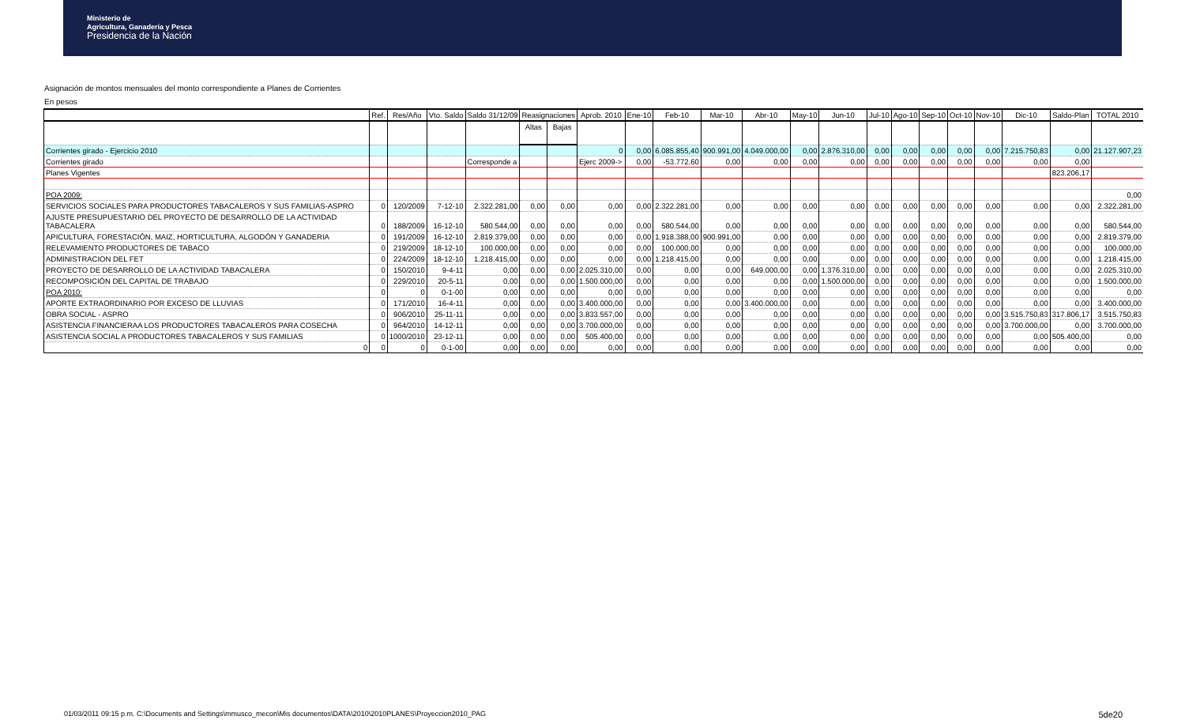Ministerio de
Agricultura, Ganadería y Pesca
Presidencia de la Nación
Asignación de montos mensuales del monto correspondiente a Planes de Corrientes
En pesos
| | Ref. | Res/Año | Vto. Saldo | Saldo 31/12/09 | Reasignaciones | | Aprob. 2010 | Ene-10 | Feb-10 | Mar-10 | Abr-10 | May-10 | Jun-10 | Jul-10 | Ago-10 | Sep-10 | Oct-10 | Nov-10 | Dic-10 | Saldo-Plan | TOTAL 2010 |
| --- | --- | --- | --- | --- | --- | --- | --- | --- | --- | --- | --- | --- | --- | --- | --- | --- | --- | --- | --- | --- | --- |
| | | | | | Altas | Bajas | | | | | | | | | | | | | | | |
| Corrientes girado - Ejercicio 2010 | | | | | | | 0 | 0,00 | 6.085.855,40 | 900.991,00 | 4.049.000,00 | 0,00 | 2.876.310,00 | 0,00 | 0,00 | 0,00 | 0,00 | 0,00 | 7.215.750,83 | 0,00 | 21.127.907,23 |
| Corrientes girado | | | | Corresponde a | | | Ejerc 2009-> | 0,00 | -53.772,60 | 0,00 | 0,00 | 0,00 | 0,00 | 0,00 | 0,00 | 0,00 | 0,00 | 0,00 | 0,00 | 0,00 | |
| Planes Vigentes | | | | | | | | | | | | | | | | | | | | 823.206,17 | |
| POA 2009: | | | | | | | | | | | | | | | | | | | | | 0,00 |
| SERVICIOS SOCIALES PARA PRODUCTORES TABACALEROS Y SUS FAMILIAS-ASPRO | 0 | 120/2009 | 7-12-10 | 2.322.281,00 | 0,00 | 0,00 | 0,00 | 0,00 | 2.322.281,00 | 0,00 | 0,00 | 0,00 | 0,00 | 0,00 | 0,00 | 0,00 | 0,00 | 0,00 | 0,00 | 0,00 | 2.322.281,00 |
| AJUSTE PRESUPUESTARIO DEL PROYECTO DE DESARROLLO DE LA ACTIVIDAD TABACALERA | 0 | 188/2009 | 16-12-10 | 580.544,00 | 0,00 | 0,00 | 0,00 | 0,00 | 580.544,00 | 0,00 | 0,00 | 0,00 | 0,00 | 0,00 | 0,00 | 0,00 | 0,00 | 0,00 | 0,00 | 0,00 | 580.544,00 |
| APICULTURA, FORESTACIÓN, MAIZ, HORTICULTURA, ALGODÓN Y GANADERIA | 0 | 191/2009 | 16-12-10 | 2.819.379,00 | 0,00 | 0,00 | 0,00 | 0,00 | 1.918.388,00 | 900.991,00 | 0,00 | 0,00 | 0,00 | 0,00 | 0,00 | 0,00 | 0,00 | 0,00 | 0,00 | 0,00 | 2.819.379,00 |
| RELEVAMIENTO PRODUCTORES DE TABACO | 0 | 219/2009 | 18-12-10 | 100.000,00 | 0,00 | 0,00 | 0,00 | 0,00 | 100.000,00 | 0,00 | 0,00 | 0,00 | 0,00 | 0,00 | 0,00 | 0,00 | 0,00 | 0,00 | 0,00 | 0,00 | 100.000,00 |
| ADMINISTRACION DEL FET | 0 | 224/2009 | 18-12-10 | 1.218.415,00 | 0,00 | 0,00 | 0,00 | 0,00 | 1.218.415,00 | 0,00 | 0,00 | 0,00 | 0,00 | 0,00 | 0,00 | 0,00 | 0,00 | 0,00 | 0,00 | 0,00 | 1.218.415,00 |
| PROYECTO DE DESARROLLO DE LA ACTIVIDAD TABACALERA | 0 | 150/2010 | 9-4-11 | 0,00 | 0,00 | 0,00 | 2.025.310,00 | 0,00 | 0,00 | 0,00 | 649.000,00 | 0,00 | 1.376.310,00 | 0,00 | 0,00 | 0,00 | 0,00 | 0,00 | 0,00 | 0,00 | 2.025.310,00 |
| RECOMPOSICIÓN DEL CAPITAL DE TRABAJO | 0 | 229/2010 | 20-5-11 | 0,00 | 0,00 | 0,00 | 1.500.000,00 | 0,00 | 0,00 | 0,00 | 0,00 | 0,00 | 1.500.000,00 | 0,00 | 0,00 | 0,00 | 0,00 | 0,00 | 0,00 | 0,00 | 1.500.000,00 |
| POA 2010: | 0 | 0 | 0-1-00 | 0,00 | 0,00 | 0,00 | 0,00 | 0,00 | 0,00 | 0,00 | 0,00 | 0,00 | 0,00 | 0,00 | 0,00 | 0,00 | 0,00 | 0,00 | 0,00 | 0,00 | 0,00 |
| APORTE EXTRAORDINARIO POR EXCESO DE LLUVIAS | 0 | 171/2010 | 16-4-11 | 0,00 | 0,00 | 0,00 | 3.400.000,00 | 0,00 | 0,00 | 0,00 | 3.400.000,00 | 0,00 | 0,00 | 0,00 | 0,00 | 0,00 | 0,00 | 0,00 | 0,00 | 0,00 | 3.400.000,00 |
| OBRA SOCIAL - ASPRO | 0 | 906/2010 | 25-11-11 | 0,00 | 0,00 | 0,00 | 3.833.557,00 | 0,00 | 0,00 | 0,00 | 0,00 | 0,00 | 0,00 | 0,00 | 0,00 | 0,00 | 0,00 | 0,00 | 3.515.750,83 | 317.806,17 | 3.515.750,83 |
| ASISTENCIA FINANCIERAA LOS PRODUCTORES TABACALEROS PARA COSECHA | 0 | 964/2010 | 14-12-11 | 0,00 | 0,00 | 0,00 | 3.700.000,00 | 0,00 | 0,00 | 0,00 | 0,00 | 0,00 | 0,00 | 0,00 | 0,00 | 0,00 | 0,00 | 0,00 | 3.700.000,00 | 0,00 | 3.700.000,00 |
| ASISTENCIA SOCIAL A PRODUCTORES TABACALEROS Y SUS FAMILIAS | 0 | 1000/2010 | 23-12-11 | 0,00 | 0,00 | 0,00 | 505.400,00 | 0,00 | 0,00 | 0,00 | 0,00 | 0,00 | 0,00 | 0,00 | 0,00 | 0,00 | 0,00 | 0,00 | 0,00 | 505.400,00 | 0,00 |
| 0 | 0 | 0 | 0-1-00 | 0,00 | 0,00 | 0,00 | 0,00 | 0,00 | 0,00 | 0,00 | 0,00 | 0,00 | 0,00 | 0,00 | 0,00 | 0,00 | 0,00 | 0,00 | 0,00 | 0,00 | 0,00 |
01/03/2011 09:15 p.m. C:\Documents and Settings\mmusco_mecon\Mis documentos\DATA\2010\2010PLANES\Proyeccion2010_PAG 5de20